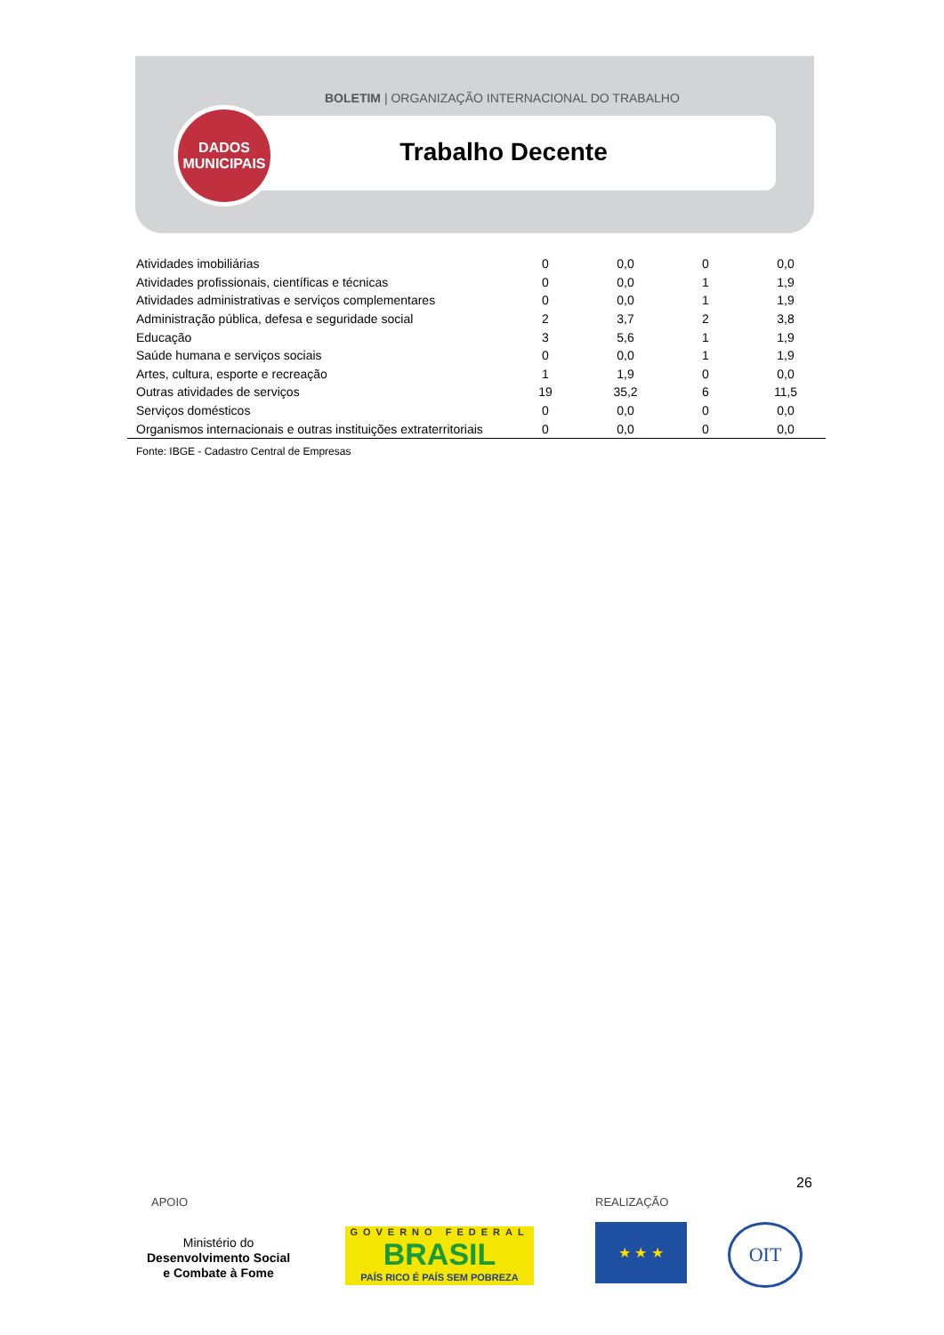BOLETIM | ORGANIZAÇÃO INTERNACIONAL DO TRABALHO
Trabalho Decente
DADOS
MUNICIPAIS
| Atividades imobiliárias | 0 | 0,0 | 0 | 0,0 |
| Atividades profissionais, científicas e técnicas | 0 | 0,0 | 1 | 1,9 |
| Atividades administrativas e serviços complementares | 0 | 0,0 | 1 | 1,9 |
| Administração pública, defesa e seguridade social | 2 | 3,7 | 2 | 3,8 |
| Educação | 3 | 5,6 | 1 | 1,9 |
| Saúde humana e serviços sociais | 0 | 0,0 | 1 | 1,9 |
| Artes, cultura, esporte e recreação | 1 | 1,9 | 0 | 0,0 |
| Outras atividades de serviços | 19 | 35,2 | 6 | 11,5 |
| Serviços domésticos | 0 | 0,0 | 0 | 0,0 |
| Organismos internacionais e outras instituições extraterritoriais | 0 | 0,0 | 0 | 0,0 |
Fonte: IBGE - Cadastro Central de Empresas
26
APOIO REALIZAÇÃO
Ministério do
Desenvolvimento Social
e Combate à Fome
GOVERNO FEDERAL
BRASIL
PAÍS RICO É PAÍS SEM POBREZA
★ ★ ★ OIT